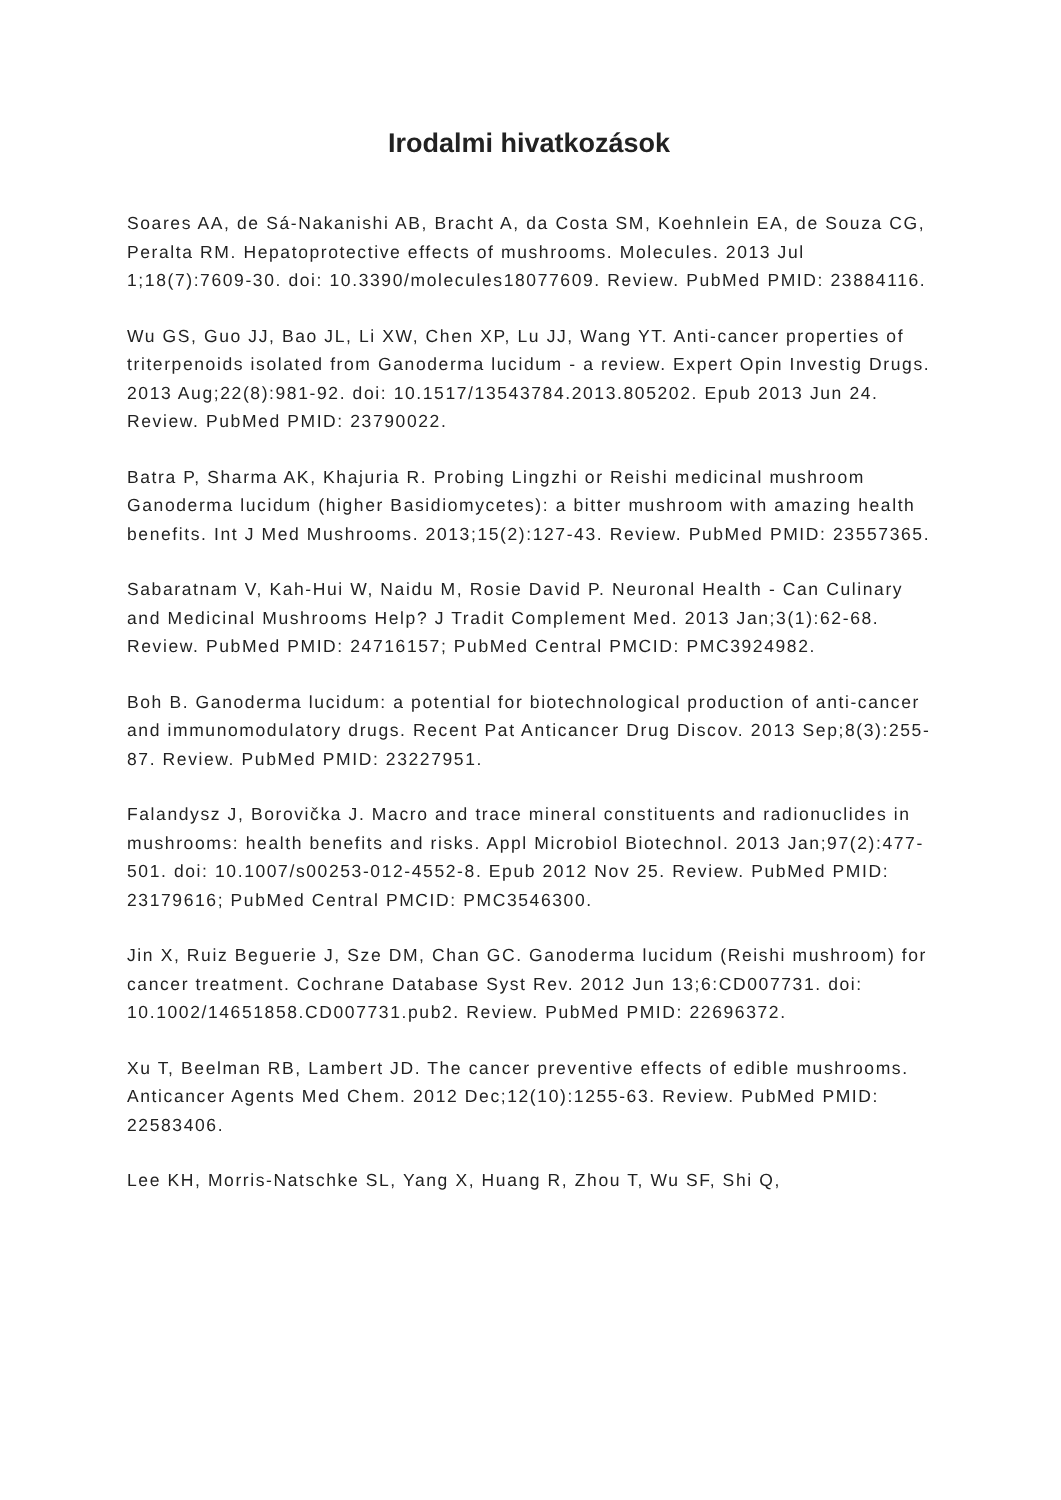Irodalmi hivatkozások
Soares AA, de Sá-Nakanishi AB, Bracht A, da Costa SM, Koehnlein EA, de Souza CG, Peralta RM. Hepatoprotective effects of mushrooms. Molecules. 2013 Jul 1;18(7):7609-30. doi: 10.3390/molecules18077609. Review. PubMed PMID: 23884116.
Wu GS, Guo JJ, Bao JL, Li XW, Chen XP, Lu JJ, Wang YT. Anti-cancer properties of triterpenoids isolated from Ganoderma lucidum - a review. Expert Opin Investig Drugs. 2013 Aug;22(8):981-92. doi: 10.1517/13543784.2013.805202. Epub 2013 Jun 24. Review. PubMed PMID: 23790022.
Batra P, Sharma AK, Khajuria R. Probing Lingzhi or Reishi medicinal mushroom Ganoderma lucidum (higher Basidiomycetes): a bitter mushroom with amazing health benefits. Int J Med Mushrooms. 2013;15(2):127-43. Review. PubMed PMID: 23557365.
Sabaratnam V, Kah-Hui W, Naidu M, Rosie David P. Neuronal Health - Can Culinary and Medicinal Mushrooms Help? J Tradit Complement Med. 2013 Jan;3(1):62-68. Review. PubMed PMID: 24716157; PubMed Central PMCID: PMC3924982.
Boh B. Ganoderma lucidum: a potential for biotechnological production of anti-cancer and immunomodulatory drugs. Recent Pat Anticancer Drug Discov. 2013 Sep;8(3):255-87. Review. PubMed PMID: 23227951.
Falandysz J, Borovička J. Macro and trace mineral constituents and radionuclides in mushrooms: health benefits and risks. Appl Microbiol Biotechnol. 2013 Jan;97(2):477-501. doi: 10.1007/s00253-012-4552-8. Epub 2012 Nov 25. Review. PubMed PMID: 23179616; PubMed Central PMCID: PMC3546300.
Jin X, Ruiz Beguerie J, Sze DM, Chan GC. Ganoderma lucidum (Reishi mushroom) for cancer treatment. Cochrane Database Syst Rev. 2012 Jun 13;6:CD007731. doi: 10.1002/14651858.CD007731.pub2. Review. PubMed PMID: 22696372.
Xu T, Beelman RB, Lambert JD. The cancer preventive effects of edible mushrooms. Anticancer Agents Med Chem. 2012 Dec;12(10):1255-63. Review. PubMed PMID: 22583406.
Lee KH, Morris-Natschke SL, Yang X, Huang R, Zhou T, Wu SF, Shi Q,